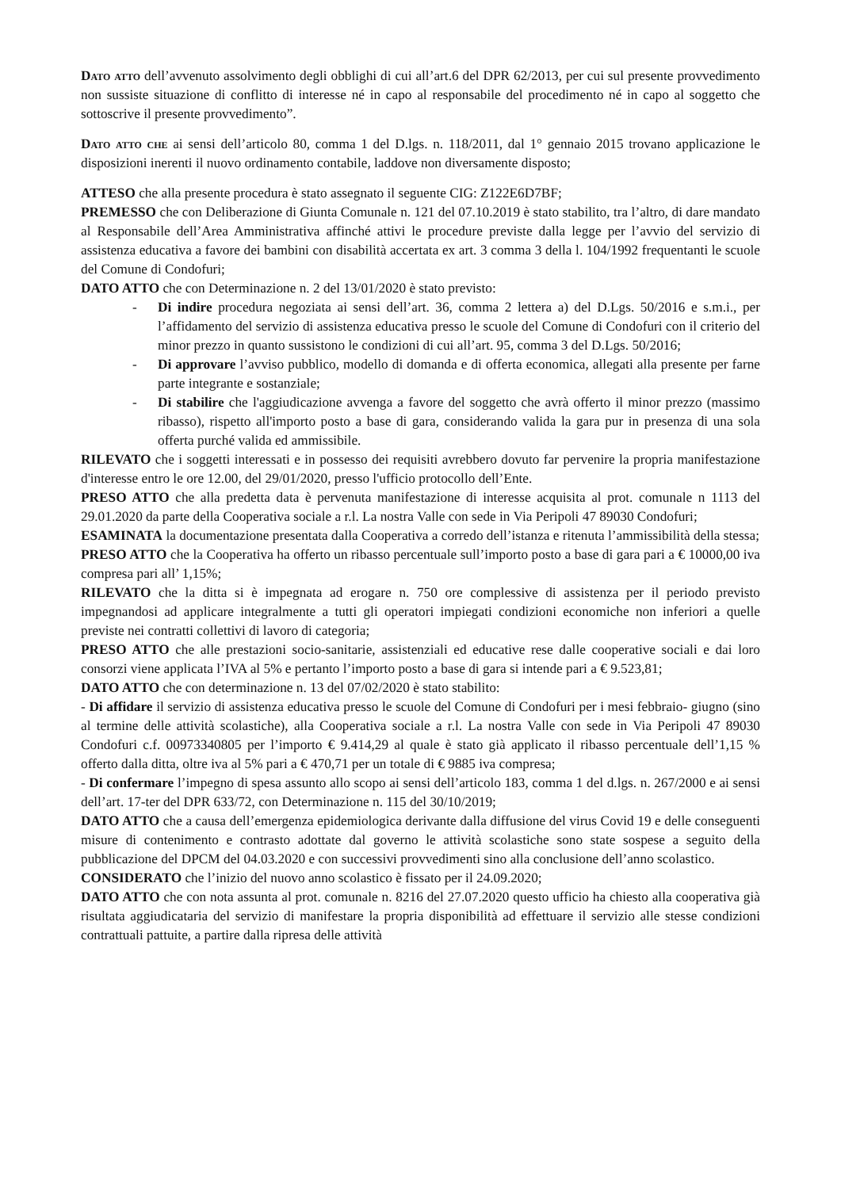Dato atto dell’avvenuto assolvimento degli obblighi di cui all’art.6 del DPR 62/2013, per cui sul presente provvedimento non sussiste situazione di conflitto di interesse né in capo al responsabile del procedimento né in capo al soggetto che sottoscrive il presente provvedimento”.
Dato atto che ai sensi dell’articolo 80, comma 1 del D.lgs. n. 118/2011, dal 1° gennaio 2015 trovano applicazione le disposizioni inerenti il nuovo ordinamento contabile, laddove non diversamente disposto;
ATTESO che alla presente procedura è stato assegnato il seguente CIG: Z122E6D7BF;
PREMESSO che con Deliberazione di Giunta Comunale n. 121 del 07.10.2019 è stato stabilito, tra l’altro, di dare mandato al Responsabile dell’Area Amministrativa affinché attivi le procedure previste dalla legge per l’avvio del servizio di assistenza educativa a favore dei bambini con disabilità accertata ex art. 3 comma 3 della l. 104/1992 frequentanti le scuole del Comune di Condofuri;
DATO ATTO che con Determinazione n. 2 del 13/01/2020 è stato previsto:
- Di indire procedura negoziata ai sensi dell’art. 36, comma 2 lettera a) del D.Lgs. 50/2016 e s.m.i., per l’affidamento del servizio di assistenza educativa presso le scuole del Comune di Condofuri con il criterio del minor prezzo in quanto sussistono le condizioni di cui all’art. 95, comma 3 del D.Lgs. 50/2016;
- Di approvare l’avviso pubblico, modello di domanda e di offerta economica, allegati alla presente per farne parte integrante e sostanziale;
- Di stabilire che l'aggiudicazione avvenga a favore del soggetto che avrà offerto il minor prezzo (massimo ribasso), rispetto all'importo posto a base di gara, considerando valida la gara pur in presenza di una sola offerta purché valida ed ammissibile.
RILEVATO che i soggetti interessati e in possesso dei requisiti avrebbero dovuto far pervenire la propria manifestazione d'interesse entro le ore 12.00, del 29/01/2020, presso l'ufficio protocollo dell’Ente.
PRESO ATTO che alla predetta data è pervenuta manifestazione di interesse acquisita al prot. comunale n 1113 del 29.01.2020 da parte della Cooperativa sociale a r.l. La nostra Valle con sede in Via Peripoli 47 89030 Condofuri;
ESAMINATA la documentazione presentata dalla Cooperativa a corredo dell’istanza e ritenuta l’ammissibilità della stessa;
PRESO ATTO che la Cooperativa ha offerto un ribasso percentuale sull’importo posto a base di gara pari a € 10000,00 iva compresa pari all’ 1,15%;
RILEVATO che la ditta si è impegnata ad erogare n. 750 ore complessive di assistenza per il periodo previsto impegnandosi ad applicare integralmente a tutti gli operatori impiegati condizioni economiche non inferiori a quelle previste nei contratti collettivi di lavoro di categoria;
PRESO ATTO che alle prestazioni socio-sanitarie, assistenziali ed educative rese dalle cooperative sociali e dai loro consorzi viene applicata l’IVA al 5% e pertanto l’importo posto a base di gara si intende pari a € 9.523,81;
DATO ATTO che con determinazione n. 13 del 07/02/2020 è stato stabilito:
- Di affidare il servizio di assistenza educativa presso le scuole del Comune di Condofuri per i mesi febbraio- giugno (sino al termine delle attività scolastiche), alla Cooperativa sociale a r.l. La nostra Valle con sede in Via Peripoli 47 89030 Condofuri c.f. 00973340805 per l’importo € 9.414,29 al quale è stato già applicato il ribasso percentuale dell’1,15 % offerto dalla ditta, oltre iva al 5% pari a € 470,71 per un totale di € 9885 iva compresa;
- Di confermare l’impegno di spesa assunto allo scopo ai sensi dell’articolo 183, comma 1 del d.lgs. n. 267/2000 e ai sensi dell’art. 17-ter del DPR 633/72, con Determinazione n. 115 del 30/10/2019;
DATO ATTO che a causa dell’emergenza epidemiologica derivante dalla diffusione del virus Covid 19 e delle conseguenti misure di contenimento e contrasto adottate dal governo le attività scolastiche sono state sospese a seguito della pubblicazione del DPCM del 04.03.2020 e con successivi provvedimenti sino alla conclusione dell’anno scolastico.
CONSIDERATO che l’inizio del nuovo anno scolastico è fissato per il 24.09.2020;
DATO ATTO che con nota assunta al prot. comunale n. 8216 del 27.07.2020 questo ufficio ha chiesto alla cooperativa già risultata aggiudicataria del servizio di manifestare la propria disponibilità ad effettuare il servizio alle stesse condizioni contrattuali pattuite, a partire dalla ripresa delle attività